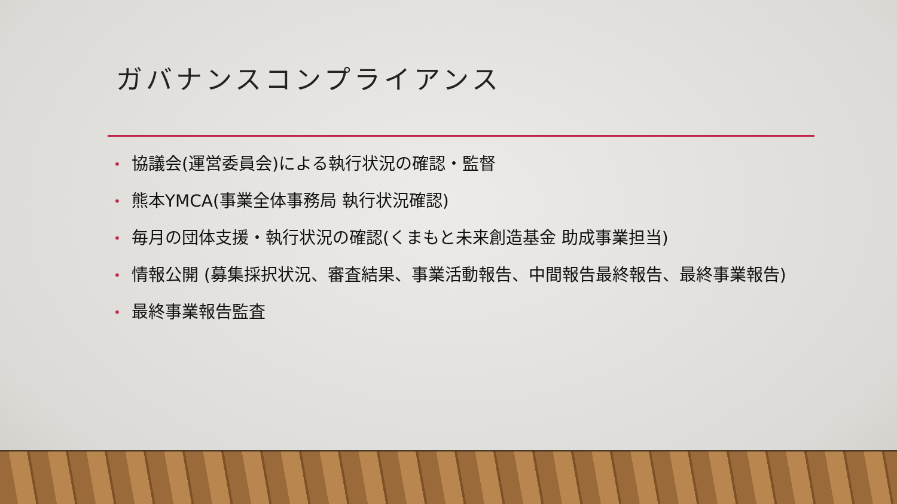ガバナンスコンプライアンス
• 協議会(運営委員会)による執行状況の確認・監督
• 熊本YMCA(事業全体事務局 執行状況確認)
• 毎月の団体支援・執行状況の確認(くまもと未来創造基金 助成事業担当)
• 情報公開 (募集採択状況、審査結果、事業活動報告、中間報告最終報告、最終事業報告)
• 最終事業報告監査